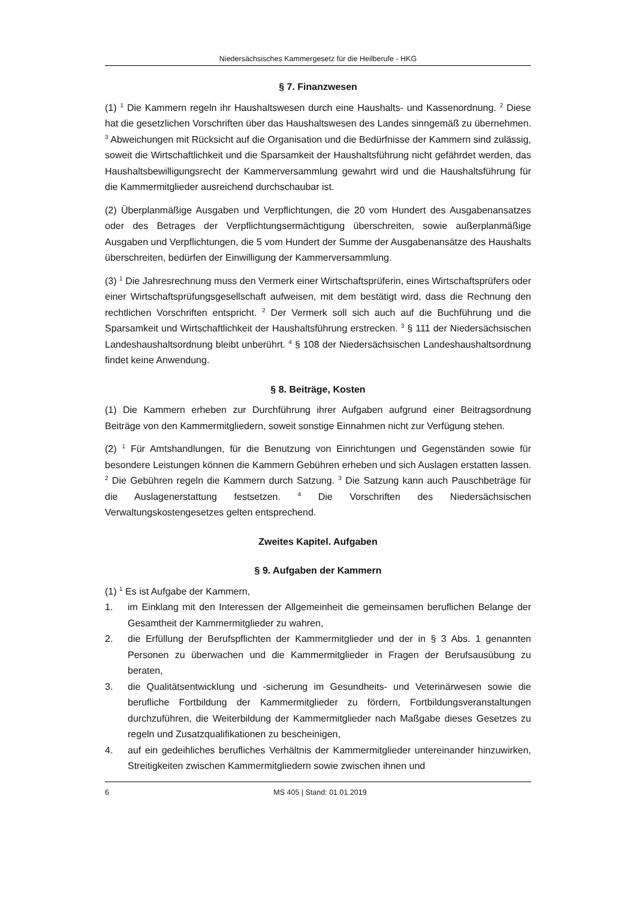Niedersächsisches Kammergesetz für die Heilberufe - HKG
§ 7. Finanzwesen
(1) <sup>1</sup> Die Kammern regeln ihr Haushaltswesen durch eine Haushalts- und Kassenordnung. <sup>2</sup> Diese hat die gesetzlichen Vorschriften über das Haushaltswesen des Landes sinngemäß zu übernehmen. <sup>3</sup> Abweichungen mit Rücksicht auf die Organisation und die Bedürfnisse der Kammern sind zulässig, soweit die Wirtschaftlichkeit und die Sparsamkeit der Haushaltsführung nicht gefährdet werden, das Haushaltsbewilligungsrecht der Kammerversammlung gewahrt wird und die Haushaltsführung für die Kammermitglieder ausreichend durchschaubar ist.
(2) Überplanmäßige Ausgaben und Verpflichtungen, die 20 vom Hundert des Ausgabenansatzes oder des Betrages der Verpflichtungsermächtigung überschreiten, sowie außerplanmäßige Ausgaben und Verpflichtungen, die 5 vom Hundert der Summe der Ausgabenansätze des Haushalts überschreiten, bedürfen der Einwilligung der Kammerversammlung.
(3) <sup>1</sup> Die Jahresrechnung muss den Vermerk einer Wirtschaftsprüferin, eines Wirtschaftsprüfers oder einer Wirtschaftsprüfungsgesellschaft aufweisen, mit dem bestätigt wird, dass die Rechnung den rechtlichen Vorschriften entspricht. <sup>2</sup> Der Vermerk soll sich auch auf die Buchführung und die Sparsamkeit und Wirtschaftlichkeit der Haushaltsführung erstrecken. <sup>3</sup> § 111 der Niedersächsischen Landeshaushaltsordnung bleibt unberührt. <sup>4</sup> § 108 der Niedersächsischen Landeshaushaltsordnung findet keine Anwendung.
§ 8. Beiträge, Kosten
(1) Die Kammern erheben zur Durchführung ihrer Aufgaben aufgrund einer Beitragsordnung Beiträge von den Kammermitgliedern, soweit sonstige Einnahmen nicht zur Verfügung stehen.
(2) <sup>1</sup> Für Amtshandlungen, für die Benutzung von Einrichtungen und Gegenständen sowie für besondere Leistungen können die Kammern Gebühren erheben und sich Auslagen erstatten lassen. <sup>2</sup> Die Gebühren regeln die Kammern durch Satzung. <sup>3</sup> Die Satzung kann auch Pauschbeträge für die Auslagenerstattung festsetzen. <sup>4</sup> Die Vorschriften des Niedersächsischen Verwaltungskostengesetzes gelten entsprechend.
Zweites Kapitel. Aufgaben
§ 9. Aufgaben der Kammern
(1) <sup>1</sup> Es ist Aufgabe der Kammern,
1. im Einklang mit den Interessen der Allgemeinheit die gemeinsamen beruflichen Belange der Gesamtheit der Kammermitglieder zu wahren,
2. die Erfüllung der Berufspflichten der Kammermitglieder und der in § 3 Abs. 1 genannten Personen zu überwachen und die Kammermitglieder in Fragen der Berufsausübung zu beraten,
3. die Qualitätsentwicklung und -sicherung im Gesundheits- und Veterinärwesen sowie die berufliche Fortbildung der Kammermitglieder zu fördern, Fortbildungsveranstaltungen durchzuführen, die Weiterbildung der Kammermitglieder nach Maßgabe dieses Gesetzes zu regeln und Zusatzqualifikationen zu bescheinigen,
4. auf ein gedeihliches berufliches Verhältnis der Kammermitglieder untereinander hinzuwirken, Streitigkeiten zwischen Kammermitgliedern sowie zwischen ihnen und
6 MS 405 | Stand: 01.01.2019